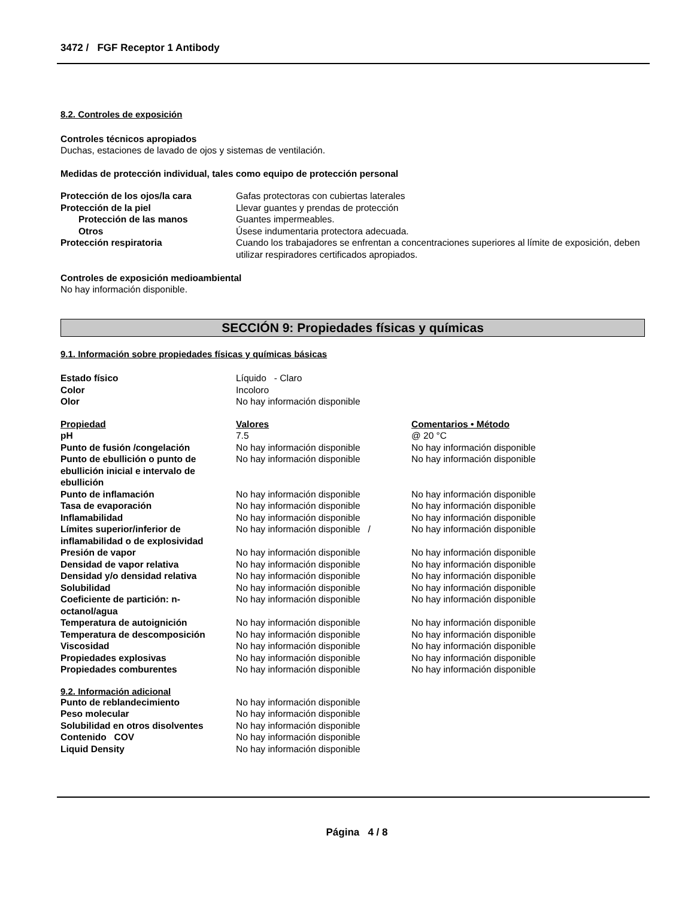3472 / FGF Receptor 1 Antibody
8.2. Controles de exposición
Controles técnicos apropiados
Duchas, estaciones de lavado de ojos y sistemas de ventilación.
Medidas de protección individual, tales como equipo de protección personal
| Protección de los ojos/la cara | Gafas protectoras con cubiertas laterales |
| Protección de la piel | Llevar guantes y prendas de protección |
| Protección de las manos | Guantes impermeables. |
| Otros | Úsese indumentaria protectora adecuada. |
| Protección respiratoria | Cuando los trabajadores se enfrentan a concentraciones superiores al límite de exposición, deben utilizar respiradores certificados apropiados. |
Controles de exposición medioambiental
No hay información disponible.
SECCIÓN 9: Propiedades físicas y químicas
9.1. Información sobre propiedades físicas y químicas básicas
| Estado físico | Líquido - Claro |
| Color | Incoloro |
| Olor | No hay información disponible |
| Propiedad | Valores | Comentarios • Método |
| --- | --- | --- |
| pH | 7.5 | @ 20 °C |
| Punto de fusión /congelación | No hay información disponible | No hay información disponible |
| Punto de ebullición o punto de ebullición inicial e intervalo de ebullición | No hay información disponible | No hay información disponible |
| Punto de inflamación | No hay información disponible | No hay información disponible |
| Tasa de evaporación | No hay información disponible | No hay información disponible |
| Inflamabilidad | No hay información disponible | No hay información disponible |
| Límites superior/inferior de inflamabilidad o de explosividad | No hay información disponible / | No hay información disponible |
| Presión de vapor | No hay información disponible | No hay información disponible |
| Densidad de vapor relativa | No hay información disponible | No hay información disponible |
| Densidad y/o densidad relativa | No hay información disponible | No hay información disponible |
| Solubilidad | No hay información disponible | No hay información disponible |
| Coeficiente de partición: n-octanol/agua | No hay información disponible | No hay información disponible |
| Temperatura de autoignición | No hay información disponible | No hay información disponible |
| Temperatura de descomposición | No hay información disponible | No hay información disponible |
| Viscosidad | No hay información disponible | No hay información disponible |
| Propiedades explosivas | No hay información disponible | No hay información disponible |
| Propiedades comburentes | No hay información disponible | No hay información disponible |
9.2. Información adicional
| Punto de reblandecimiento | No hay información disponible |
| Peso molecular | No hay información disponible |
| Solubilidad en otros disolventes | No hay información disponible |
| Contenido COV | No hay información disponible |
| Liquid Density | No hay información disponible |
Página 4 / 8